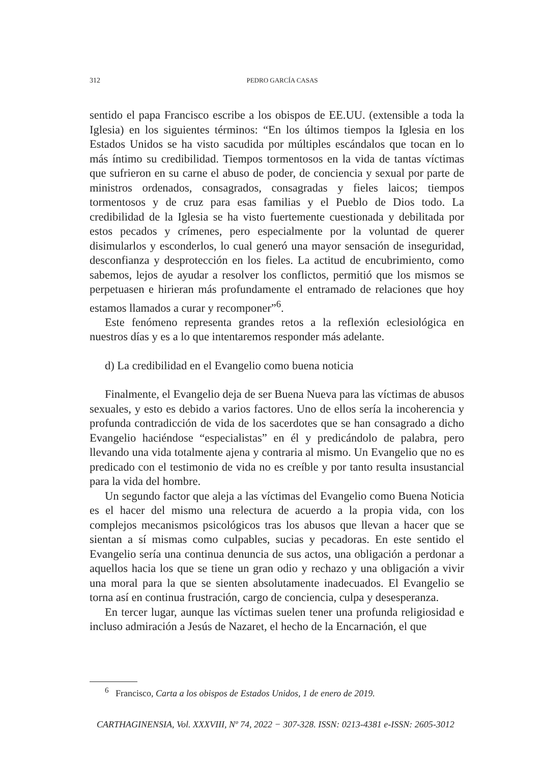312 PEDRO GARCÍA CASAS
sentido el papa Francisco escribe a los obispos de EE.UU. (extensible a toda la Iglesia) en los siguientes términos: “En los últimos tiempos la Iglesia en los Estados Unidos se ha visto sacudida por múltiples escándalos que tocan en lo más íntimo su credibilidad. Tiempos tormentosos en la vida de tantas víctimas que sufrieron en su carne el abuso de poder, de conciencia y sexual por parte de ministros ordenados, consagrados, consagradas y fieles laicos; tiempos tormentosos y de cruz para esas familias y el Pueblo de Dios todo. La credibilidad de la Iglesia se ha visto fuertemente cuestionada y debilitada por estos pecados y crímenes, pero especialmente por la voluntad de querer disimularlos y esconderlos, lo cual generó una mayor sensación de inseguridad, desconfianza y desprotección en los fieles. La actitud de encubrimiento, como sabemos, lejos de ayudar a resolver los conflictos, permitió que los mismos se perpetuasen e hirieran más profundamente el entramado de relaciones que hoy estamos llamados a curar y recomponer”<sup>6</sup>.
Este fenómeno representa grandes retos a la reflexión eclesiológica en nuestros días y es a lo que intentaremos responder más adelante.
d) La credibilidad en el Evangelio como buena noticia
Finalmente, el Evangelio deja de ser Buena Nueva para las víctimas de abusos sexuales, y esto es debido a varios factores. Uno de ellos sería la incoherencia y profunda contradicción de vida de los sacerdotes que se han consagrado a dicho Evangelio haciéndose “especialistas” en él y predicándolo de palabra, pero llevando una vida totalmente ajena y contraria al mismo. Un Evangelio que no es predicado con el testimonio de vida no es creíble y por tanto resulta insustancial para la vida del hombre.
Un segundo factor que aleja a las víctimas del Evangelio como Buena Noticia es el hacer del mismo una relectura de acuerdo a la propia vida, con los complejos mecanismos psicológicos tras los abusos que llevan a hacer que se sientan a sí mismas como culpables, sucias y pecadoras. En este sentido el Evangelio sería una continua denuncia de sus actos, una obligación a perdonar a aquellos hacia los que se tiene un gran odio y rechazo y una obligación a vivir una moral para la que se sienten absolutamente inadecuados. El Evangelio se torna así en continua frustración, cargo de conciencia, culpa y desesperanza.
En tercer lugar, aunque las víctimas suelen tener una profunda religiosidad e incluso admiración a Jesús de Nazaret, el hecho de la Encarnación, el que
<sup>6</sup> Francisco, Carta a los obispos de Estados Unidos, 1 de enero de 2019.
CARTHAGINENSIA, Vol. XXXVIII, Nº 74, 2022 − 307-328. ISSN: 0213-4381 e-ISSN: 2605-3012